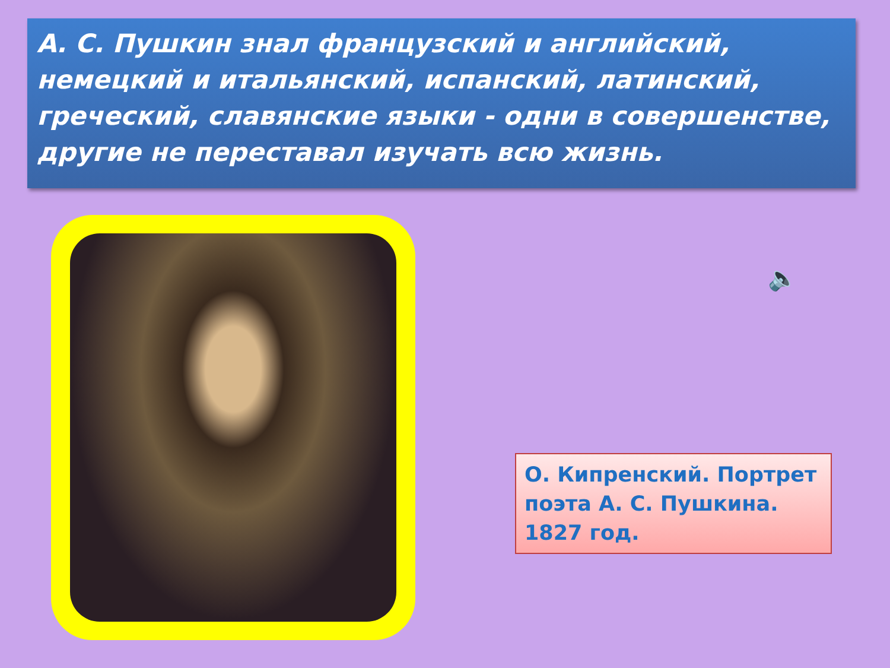А. С. Пушкин знал французский и английский, немецкий и итальянский, испанский, латинский, греческий, славянские языки - одни в совершенстве, другие не переставал изучать всю жизнь.
🔈
О. Кипренский. Портрет поэта А. С. Пушкина. 1827 год.